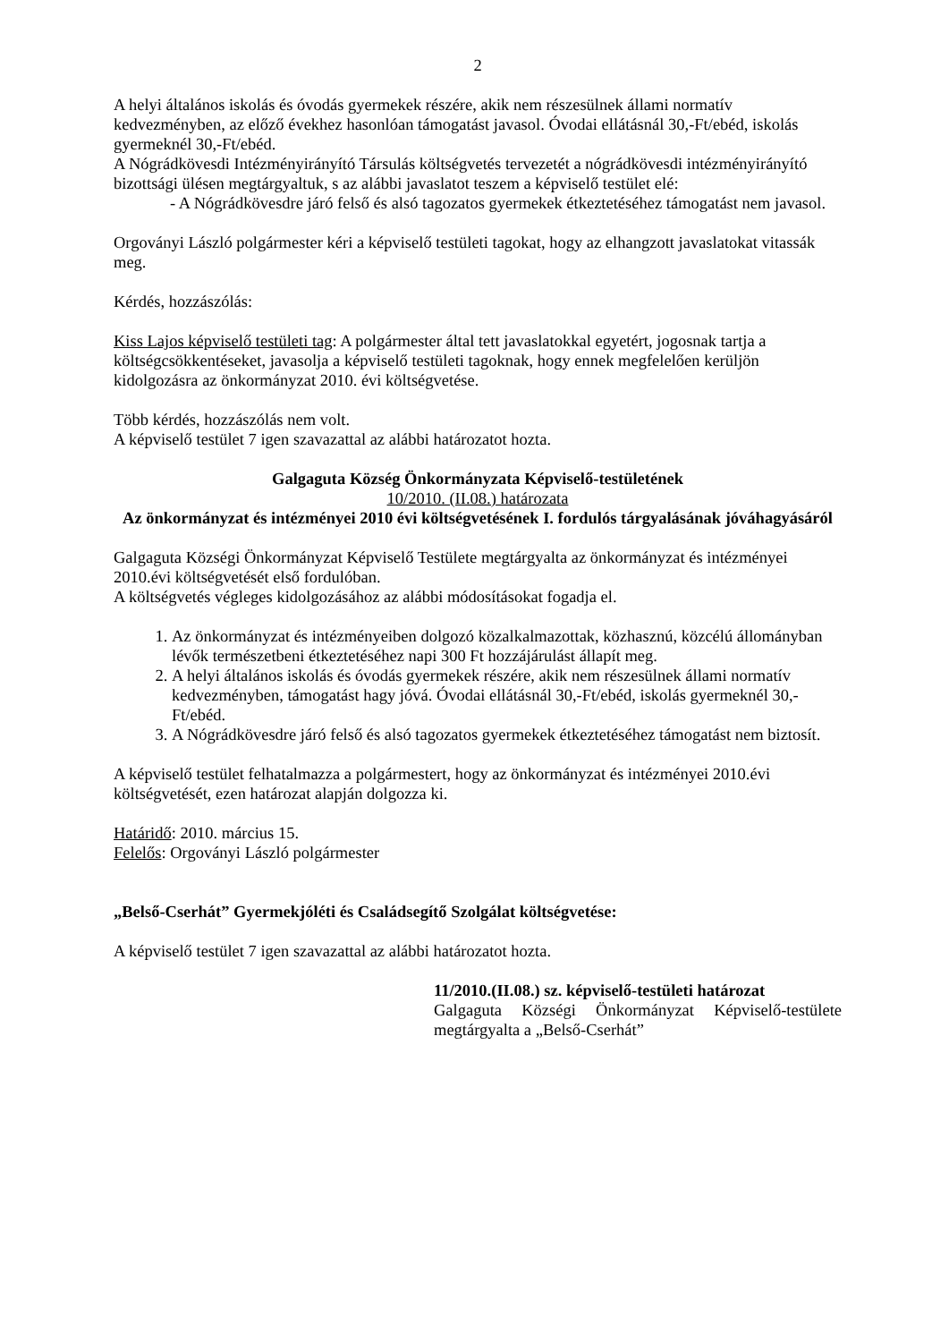2
A helyi általános iskolás és óvodás gyermekek részére, akik nem részesülnek állami normatív kedvezményben, az előző évekhez hasonlóan támogatást javasol. Óvodai ellátásnál 30,-Ft/ebéd, iskolás gyermeknél 30,-Ft/ebéd.
A Nógrádkövesdi Intézményirányító Társulás költségvetés tervezetét a nógrádkövesdi intézményirányító bizottsági ülésen megtárgyaltuk, s az alábbi javaslatot teszem a képviselő testület elé:
- A Nógrádkövesdre járó felső és alsó tagozatos gyermekek étkeztetéséhez támogatást nem javasol.
Orgoványi László polgármester kéri a képviselő testületi tagokat, hogy az elhangzott javaslatokat vitassák meg.
Kérdés, hozzászólás:
Kiss Lajos képviselő testületi tag: A polgármester által tett javaslatokkal egyetért, jogosnak tartja a költségcsökkentéseket, javasolja a képviselő testületi tagoknak, hogy ennek megfelelően kerüljön kidolgozásra az önkormányzat 2010. évi költségvetése.
Több kérdés, hozzászólás nem volt.
A képviselő testület 7 igen szavazattal az alábbi határozatot hozta.
Galgaguta Község Önkormányzata Képviselő-testületének
10/2010. (II.08.) határozata
Az önkormányzat és intézményei 2010 évi költségvetésének I. fordulós tárgyalásának jóváhagyásáról
Galgaguta Községi Önkormányzat Képviselő Testülete megtárgyalta az önkormányzat és intézményei 2010.évi költségvetését első fordulóban.
A költségvetés végleges kidolgozásához az alábbi módosításokat fogadja el.
1. Az önkormányzat és intézményeiben dolgozó közalkalmazottak, közhasznú, közcélú állományban lévők természetbeni étkeztetéséhez napi 300 Ft hozzájárulást állapít meg.
2. A helyi általános iskolás és óvodás gyermekek részére, akik nem részesülnek állami normatív kedvezményben, támogatást hagy jóvá. Óvodai ellátásnál 30,-Ft/ebéd, iskolás gyermeknél 30,-Ft/ebéd.
3. A Nógrádkövesdre járó felső és alsó tagozatos gyermekek étkeztetéséhez támogatást nem biztosít.
A képviselő testület felhatalmazza a polgármestert, hogy az önkormányzat és intézményei 2010.évi költségvetését, ezen határozat alapján dolgozza ki.
Határidő: 2010. március 15.
Felelős: Orgoványi László polgármester
„Belső-Cserhát” Gyermekjóléti és Családsegítő Szolgálat költségvetése:
A képviselő testület 7 igen szavazattal az alábbi határozatot hozta.
11/2010.(II.08.) sz. képviselő-testületi határozat
Galgaguta Községi Önkormányzat Képviselő-testülete megtárgyalta a „Belső-Cserhát”